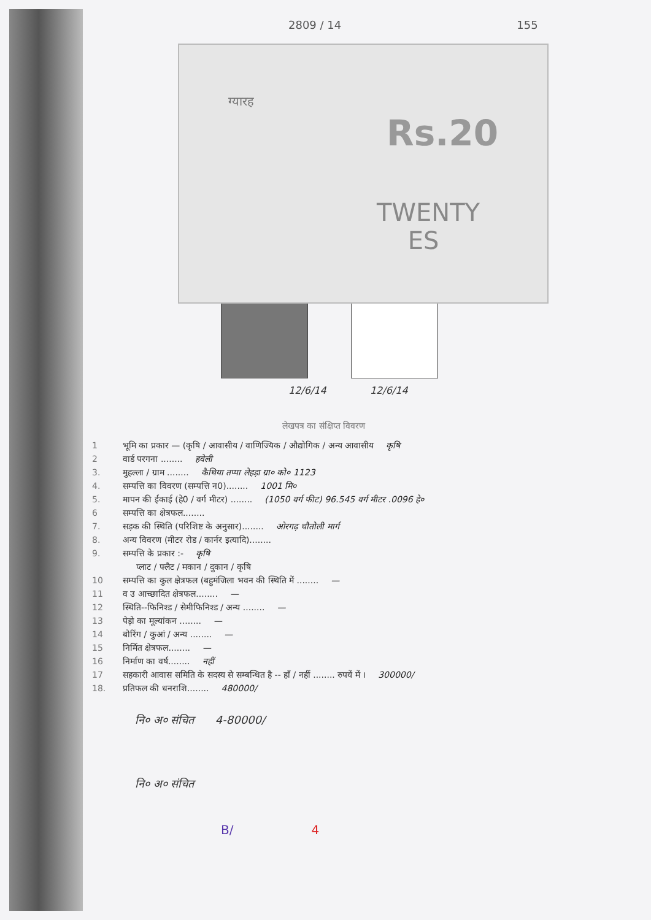2809 / 14 155
ग्यारह
Rs.20
TWENTY
ES
12/6/14 12/6/14
लेखपत्र का संक्षिप्त विवरण
1 भूमि का प्रकार — (कृषि / आवासीय / वाणिज्यिक / औद्योगिक / अन्य आवासीय कृषि
2 वार्ड परगना ........ हवेली
3. मुहल्ला / ग्राम ........ कैथिया तप्पा लेहड़ा ग्रा० को० 1123
4. सम्पत्ति का विवरण (सम्पत्ति न0)........ 1001 मि०
5. मापन की ईकाई (हे0 / वर्ग मीटर) ........ (1050 वर्ग फीट) 96.545 वर्ग मीटर .0096 हे०
6 सम्पत्ति का क्षेत्रफल........
7. सड़क की स्थिति (परिशिष्ट के अनुसार)........ ओरगढ़ चौतोली मार्ग
8. अन्य विवरण (मीटर रोड / कार्नर इत्यादि)........
9. सम्पत्ति के प्रकार :- कृषि
प्लाट / फ्लैट / मकान / दुकान / कृषि
10 सम्पत्ति का कुल क्षेत्रफल (बहुमंजिला भवन की स्थिति में ........ —
11 व उ आच्छादित क्षेत्रफल........ —
12 स्थिति--फिनिश्ड / सेमीफिनिश्ड / अन्य ........ —
13 पेड़ो का मूल्यांकन ........ —
14 बोरिंग / कुआं / अन्य ........ —
15 निर्मित क्षेत्रफल........ —
16 निर्माण का वर्ष........ नहीं
17 सहकारी आवास समिति के सदस्य से सम्बन्धित है -- हाँ / नहीं ........ रुपयें में । 300000/
18. प्रतिफल की धनराशि........ 480000/
नि० अ० संचित 4-80000/
नि० अ० संचित
B/ 4